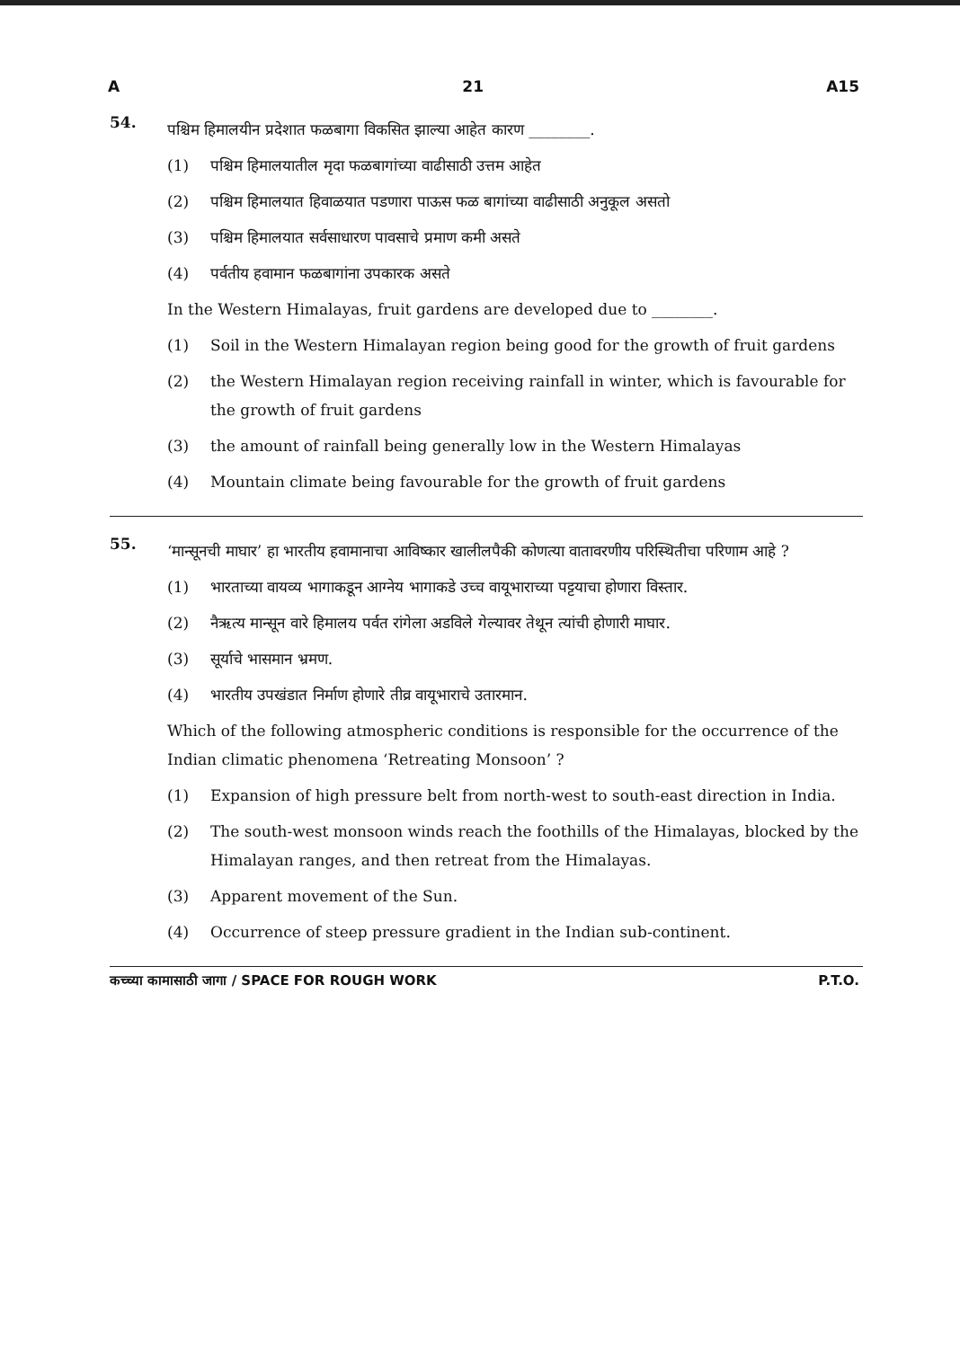A 21 A15
54.
पश्चिम हिमालयीन प्रदेशात फळबागा विकसित झाल्या आहेत कारण ________.
(1) पश्चिम हिमालयातील मृदा फळबागांच्या वाढीसाठी उत्तम आहेत
(2) पश्चिम हिमालयात हिवाळयात पडणारा पाऊस फळ बागांच्या वाढीसाठी अनुकूल असतो
(3) पश्चिम हिमालयात सर्वसाधारण पावसाचे प्रमाण कमी असते
(4) पर्वतीय हवामान फळबागांना उपकारक असते
In the Western Himalayas, fruit gardens are developed due to ________.
(1) Soil in the Western Himalayan region being good for the growth of fruit gardens
(2) the Western Himalayan region receiving rainfall in winter, which is favourable for the growth of fruit gardens
(3) the amount of rainfall being generally low in the Western Himalayas
(4) Mountain climate being favourable for the growth of fruit gardens
55.
‘मान्सूनची माघार’ हा भारतीय हवामानाचा आविष्कार खालीलपैकी कोणत्या वातावरणीय परिस्थितीचा परिणाम आहे ?
(1) भारताच्या वायव्य भागाकडून आग्नेय भागाकडे उच्च वायूभाराच्या पट्टयाचा होणारा विस्तार.
(2) नैऋत्य मान्सून वारे हिमालय पर्वत रांगेला अडविले गेल्यावर तेथून त्यांची होणारी माघार.
(3) सूर्याचे भासमान भ्रमण.
(4) भारतीय उपखंडात निर्माण होणारे तीव्र वायूभाराचे उतारमान.
Which of the following atmospheric conditions is responsible for the occurrence of the Indian climatic phenomena ‘Retreating Monsoon’ ?
(1) Expansion of high pressure belt from north-west to south-east direction in India.
(2) The south-west monsoon winds reach the foothills of the Himalayas, blocked by the Himalayan ranges, and then retreat from the Himalayas.
(3) Apparent movement of the Sun.
(4) Occurrence of steep pressure gradient in the Indian sub-continent.
कच्च्या कामासाठी जागा / SPACE FOR ROUGH WORK P.T.O.